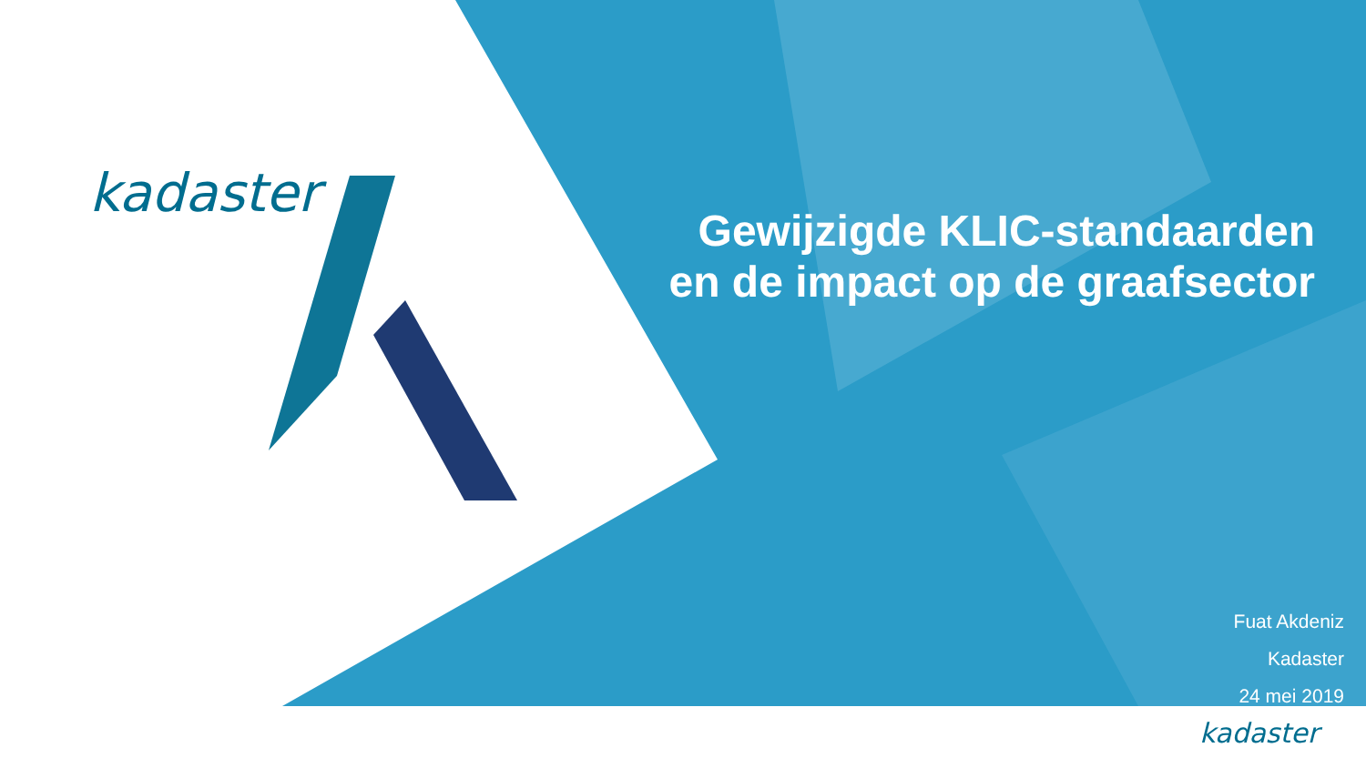kadaster
Gewijzigde KLIC-standaarden
en de impact op de graafsector
Fuat Akdeniz
Kadaster
24 mei 2019
kadaster